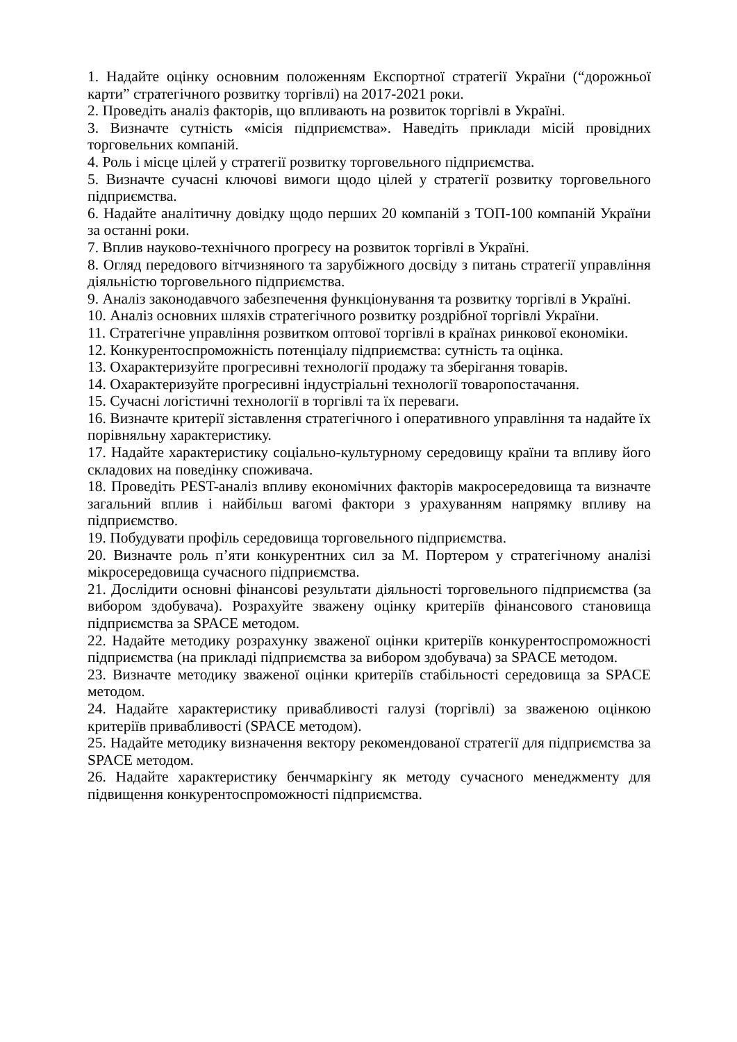1. Надайте оцінку основним положенням Експортної стратегії України (“дорожньої карти” стратегічного розвитку торгівлі) на 2017-2021 роки.
2. Проведіть аналіз факторів, що впливають на розвиток торгівлі в Україні.
3. Визначте сутність «місія підприємства». Наведіть приклади місій провідних торговельних компаній.
4. Роль і місце цілей у стратегії розвитку торговельного підприємства.
5. Визначте сучасні ключові вимоги щодо цілей у стратегії розвитку торговельного підприємства.
6. Надайте аналітичну довідку щодо перших 20 компаній з ТОП-100 компаній України за останні роки.
7. Вплив науково-технічного прогресу на розвиток торгівлі в Україні.
8. Огляд передового вітчизняного та зарубіжного досвіду з питань стратегії управління діяльністю торговельного підприємства.
9. Аналіз законодавчого забезпечення функціонування та розвитку торгівлі в Україні.
10. Аналіз основних шляхів стратегічного розвитку роздрібної торгівлі України.
11. Стратегічне управління розвитком оптової торгівлі в країнах ринкової економіки.
12. Конкурентоспроможність потенціалу підприємства: сутність та оцінка.
13. Охарактеризуйте прогресивні технології продажу та зберігання товарів.
14. Охарактеризуйте прогресивні індустріальні технології товаропостачання.
15. Сучасні логістичні технології в торгівлі та їх переваги.
16. Визначте критерії зіставлення стратегічного і оперативного управління та надайте їх порівняльну характеристику.
17. Надайте характеристику соціально-культурному середовищу країни та впливу його складових на поведінку споживача.
18. Проведіть PEST-аналіз впливу економічних факторів макросередовища та визначте загальний вплив і найбільш вагомі фактори з урахуванням напрямку впливу на підприємство.
19. Побудувати профіль середовища торговельного підприємства.
20. Визначте роль п’яти конкурентних сил за М. Портером у стратегічному аналізі мікросередовища сучасного підприємства.
21. Дослідити основні фінансові результати діяльності торговельного підприємства (за вибором здобувача). Розрахуйте зважену оцінку критеріїв фінансового становища підприємства за SPACE методом.
22. Надайте методику розрахунку зваженої оцінки критеріїв конкурентоспроможності підприємства (на прикладі підприємства за вибором здобувача) за SPACE методом.
23. Визначте методику зваженої оцінки критеріїв стабільності середовища за SPACE методом.
24. Надайте характеристику привабливості галузі (торгівлі) за зваженою оцінкою критеріїв привабливості (SPACE методом).
25. Надайте методику визначення вектору рекомендованої стратегії для підприємства за SPACE методом.
26. Надайте характеристику бенчмаркінгу як методу сучасного менеджменту для підвищення конкурентоспроможності підприємства.